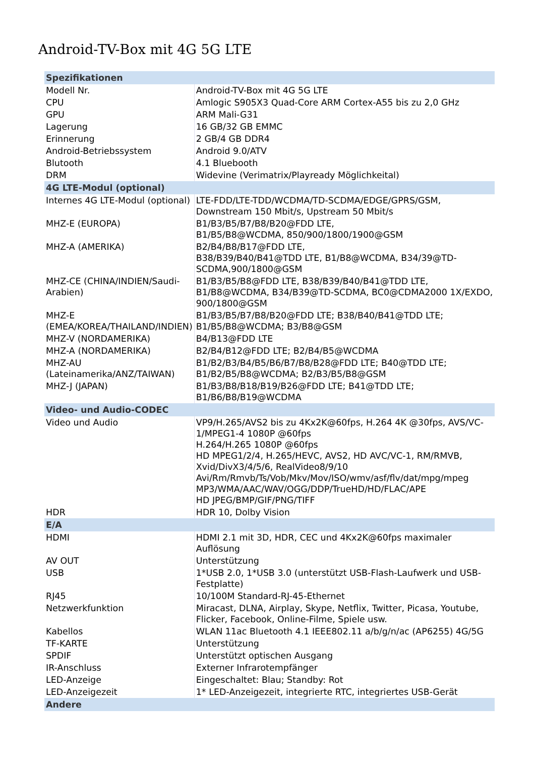Android-TV-Box mit 4G 5G LTE
| Spezifikationen | |
| Modell Nr. | Android-TV-Box mit 4G 5G LTE |
| CPU | Amlogic S905X3 Quad-Core ARM Cortex-A55 bis zu 2,0 GHz |
| GPU | ARM Mali-G31 |
| Lagerung | 16 GB/32 GB EMMC |
| Erinnerung | 2 GB/4 GB DDR4 |
| Android-Betriebssystem | Android 9.0/ATV |
| Blutooth | 4.1 Bluebooth |
| DRM | Widevine (Verimatrix/Playready Möglichkeital) |
| 4G LTE-Modul (optional) | |
| Internes 4G LTE-Modul (optional) | LTE-FDD/LTE-TDD/WCDMA/TD-SCDMA/EDGE/GPRS/GSM, Downstream 150 Mbit/s, Upstream 50 Mbit/s |
| MHZ-E (EUROPA) | B1/B3/B5/B7/B8/B20@FDD LTE, B1/B5/B8@WCDMA, 850/900/1800/1900@GSM |
| MHZ-A (AMERIKA) | B2/B4/B8/B17@FDD LTE, B38/B39/B40/B41@TDD LTE, B1/B8@WCDMA, B34/39@TD-SCDMA,900/1800@GSM |
| MHZ-CE (CHINA/INDIEN/Saudi-Arabien) | B1/B3/B5/B8@FDD LTE, B38/B39/B40/B41@TDD LTE, B1/B8@WCDMA, B34/B39@TD-SCDMA, BC0@CDMA2000 1X/EXDO, 900/1800@GSM |
| MHZ-E (EMEA/KOREA/THAILAND/INDIEN) | B1/B3/B5/B7/B8/B20@FDD LTE; B38/B40/B41@TDD LTE; B1/B5/B8@WCDMA; B3/B8@GSM |
| MHZ-V (NORDAMERIKA) | B4/B13@FDD LTE |
| MHZ-A (NORDAMERIKA) | B2/B4/B12@FDD LTE; B2/B4/B5@WCDMA |
| MHZ-AU (Lateinamerika/ANZ/TAIWAN) | B1/B2/B3/B4/B5/B6/B7/B8/B28@FDD LTE; B40@TDD LTE; B1/B2/B5/B8@WCDMA; B2/B3/B5/B8@GSM |
| MHZ-J (JAPAN) | B1/B3/B8/B18/B19/B26@FDD LTE; B41@TDD LTE; B1/B6/B8/B19@WCDMA |
| Video- und Audio-CODEC | |
| Video und Audio | VP9/H.265/AVS2 bis zu 4Kx2K@60fps, H.264 4K @30fps, AVS/VC-1/MPEG1-4 1080P @60fps H.264/H.265 1080P @60fps HD MPEG1/2/4, H.265/HEVC, AVS2, HD AVC/VC-1, RM/RMVB, Xvid/DivX3/4/5/6, RealVideo8/9/10 Avi/Rm/Rmvb/Ts/Vob/Mkv/Mov/ISO/wmv/asf/flv/dat/mpg/mpeg MP3/WMA/AAC/WAV/OGG/DDP/TrueHD/HD/FLAC/APE HD JPEG/BMP/GIF/PNG/TIFF |
| HDR | HDR 10, Dolby Vision |
| E/A | |
| HDMI | HDMI 2.1 mit 3D, HDR, CEC und 4Kx2K@60fps maximaler Auflösung |
| AV OUT | Unterstützung |
| USB | 1*USB 2.0, 1*USB 3.0 (unterstützt USB-Flash-Laufwerk und USB-Festplatte) |
| RJ45 | 10/100M Standard-RJ-45-Ethernet |
| Netzwerkfunktion | Miracast, DLNA, Airplay, Skype, Netflix, Twitter, Picasa, Youtube, Flicker, Facebook, Online-Filme, Spiele usw. |
| Kabellos | WLAN 11ac Bluetooth 4.1 IEEE802.11 a/b/g/n/ac (AP6255) 4G/5G |
| TF-KARTE | Unterstützung |
| SPDIF | Unterstützt optischen Ausgang |
| IR-Anschluss | Externer Infrarotempfänger |
| LED-Anzeige | Eingeschaltet: Blau; Standby: Rot |
| LED-Anzeigezeit | 1* LED-Anzeigezeit, integrierte RTC, integriertes USB-Gerät |
| Andere | |